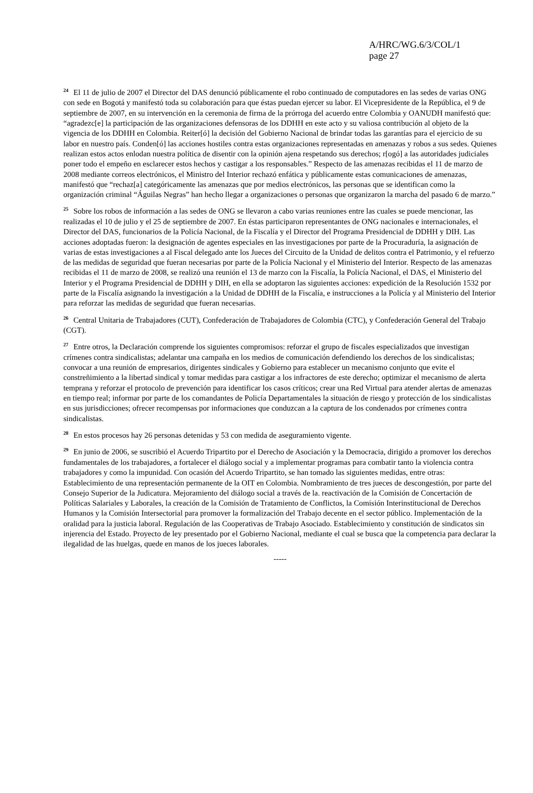A/HRC/WG.6/3/COL/1
page 27
<sup>24</sup> El 11 de julio de 2007 el Director del DAS denunció públicamente el robo continuado de computadores en las sedes de varias ONG con sede en Bogotá y manifestó toda su colaboración para que éstas puedan ejercer su labor. El Vicepresidente de la República, el 9 de septiembre de 2007, en su intervención en la ceremonia de firma de la prórroga del acuerdo entre Colombia y OANUDH manifestó que: “agradezc[e] la participación de las organizaciones defensoras de los DDHH en este acto y su valiosa contribución al objeto de la vigencia de los DDHH en Colombia. Reiter[ó] la decisión del Gobierno Nacional de brindar todas las garantías para el ejercicio de su labor en nuestro país. Conden[ó] las acciones hostiles contra estas organizaciones representadas en amenazas y robos a sus sedes. Quienes realizan estos actos enlodan nuestra política de disentir con la opinión ajena respetando sus derechos; r[ogó] a las autoridades judiciales poner todo el empeño en esclarecer estos hechos y castigar a los responsables.” Respecto de las amenazas recibidas el 11 de marzo de 2008 mediante correos electrónicos, el Ministro del Interior rechazó enfática y públicamente estas comunicaciones de amenazas, manifestó que “rechaz[a] categóricamente las amenazas que por medios electrónicos, las personas que se identifican como la organización criminal “Águilas Negras” han hecho llegar a organizaciones o personas que organizaron la marcha del pasado 6 de marzo.”
<sup>25</sup> Sobre los robos de información a las sedes de ONG se llevaron a cabo varias reuniones entre las cuales se puede mencionar, las realizadas el 10 de julio y el 25 de septiembre de 2007. En éstas participaron representantes de ONG nacionales e internacionales, el Director del DAS, funcionarios de la Policía Nacional, de la Fiscalía y el Director del Programa Presidencial de DDHH y DIH. Las acciones adoptadas fueron: la designación de agentes especiales en las investigaciones por parte de la Procuraduría, la asignación de varias de estas investigaciones a al Fiscal delegado ante los Jueces del Circuito de la Unidad de delitos contra el Patrimonio, y el refuerzo de las medidas de seguridad que fueran necesarias por parte de la Policía Nacional y el Ministerio del Interior. Respecto de las amenazas recibidas el 11 de marzo de 2008, se realizó una reunión el 13 de marzo con la Fiscalía, la Policía Nacional, el DAS, el Ministerio del Interior y el Programa Presidencial de DDHH y DIH, en ella se adoptaron las siguientes acciones: expedición de la Resolución 1532 por parte de la Fiscalía asignando la investigación a la Unidad de DDHH de la Fiscalía, e instrucciones a la Policía y al Ministerio del Interior para reforzar las medidas de seguridad que fueran necesarias.
<sup>26</sup> Central Unitaria de Trabajadores (CUT), Confederación de Trabajadores de Colombia (CTC), y Confederación General del Trabajo (CGT).
<sup>27</sup> Entre otros, la Declaración comprende los siguientes compromisos: reforzar el grupo de fiscales especializados que investigan crímenes contra sindicalistas; adelantar una campaña en los medios de comunicación defendiendo los derechos de los sindicalistas; convocar a una reunión de empresarios, dirigentes sindicales y Gobierno para establecer un mecanismo conjunto que evite el constreñimiento a la libertad sindical y tomar medidas para castigar a los infractores de este derecho; optimizar el mecanismo de alerta temprana y reforzar el protocolo de prevención para identificar los casos críticos; crear una Red Virtual para atender alertas de amenazas en tiempo real; informar por parte de los comandantes de Policía Departamentales la situación de riesgo y protección de los sindicalistas en sus jurisdicciones; ofrecer recompensas por informaciones que conduzcan a la captura de los condenados por crímenes contra sindicalistas.
<sup>28</sup> En estos procesos hay 26 personas detenidas y 53 con medida de aseguramiento vigente.
<sup>29</sup> En junio de 2006, se suscribió el Acuerdo Tripartito por el Derecho de Asociación y la Democracia, dirigido a promover los derechos fundamentales de los trabajadores, a fortalecer el diálogo social y a implementar programas para combatir tanto la violencia contra trabajadores y como la impunidad. Con ocasión del Acuerdo Tripartito, se han tomado las siguientes medidas, entre otras: Establecimiento de una representación permanente de la OIT en Colombia. Nombramiento de tres jueces de descongestión, por parte del Consejo Superior de la Judicatura. Mejoramiento del diálogo social a través de la. reactivación de la Comisión de Concertación de Políticas Salariales y Laborales, la creación de la Comisión de Tratamiento de Conflictos, la Comisión Interinstitucional de Derechos Humanos y la Comisión Intersectorial para promover la formalización del Trabajo decente en el sector público. Implementación de la oralidad para la justicia laboral. Regulación de las Cooperativas de Trabajo Asociado. Establecimiento y constitución de sindicatos sin injerencia del Estado. Proyecto de ley presentado por el Gobierno Nacional, mediante el cual se busca que la competencia para declarar la ilegalidad de las huelgas, quede en manos de los jueces laborales.
-----